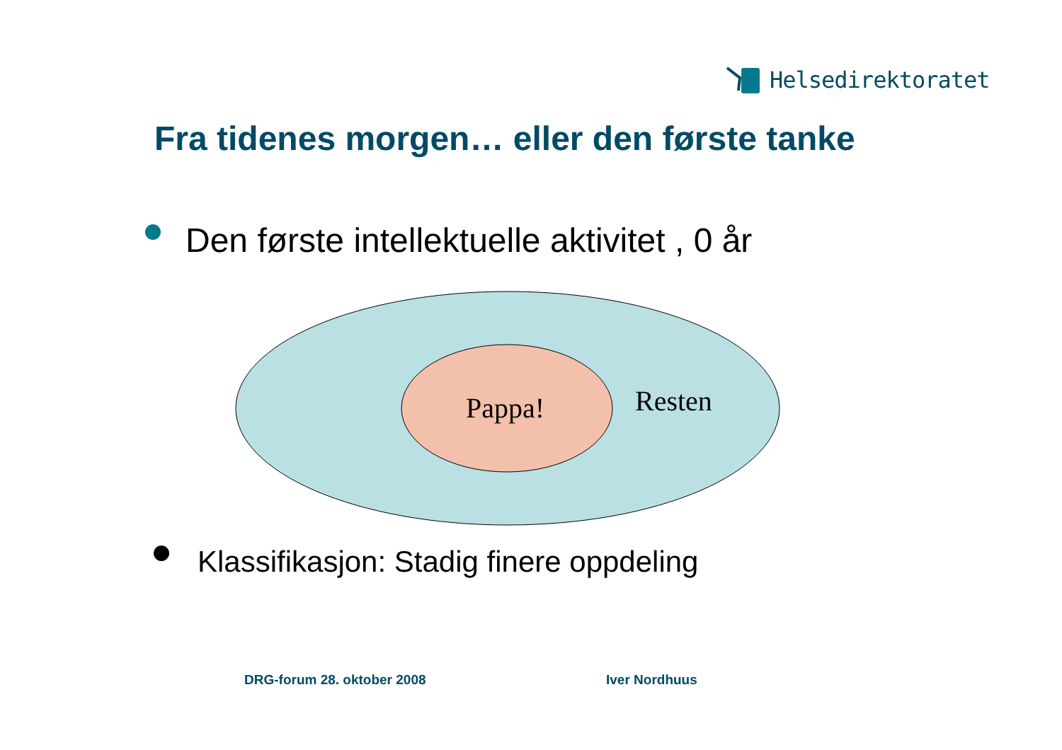Helsedirektoratet
Fra tidenes morgen… eller den første tanke
Den første intellektuelle aktivitet , 0 år
Pappa!
Resten
Klassifikasjon: Stadig finere oppdeling
DRG-forum 28. oktober 2008 Iver Nordhuus